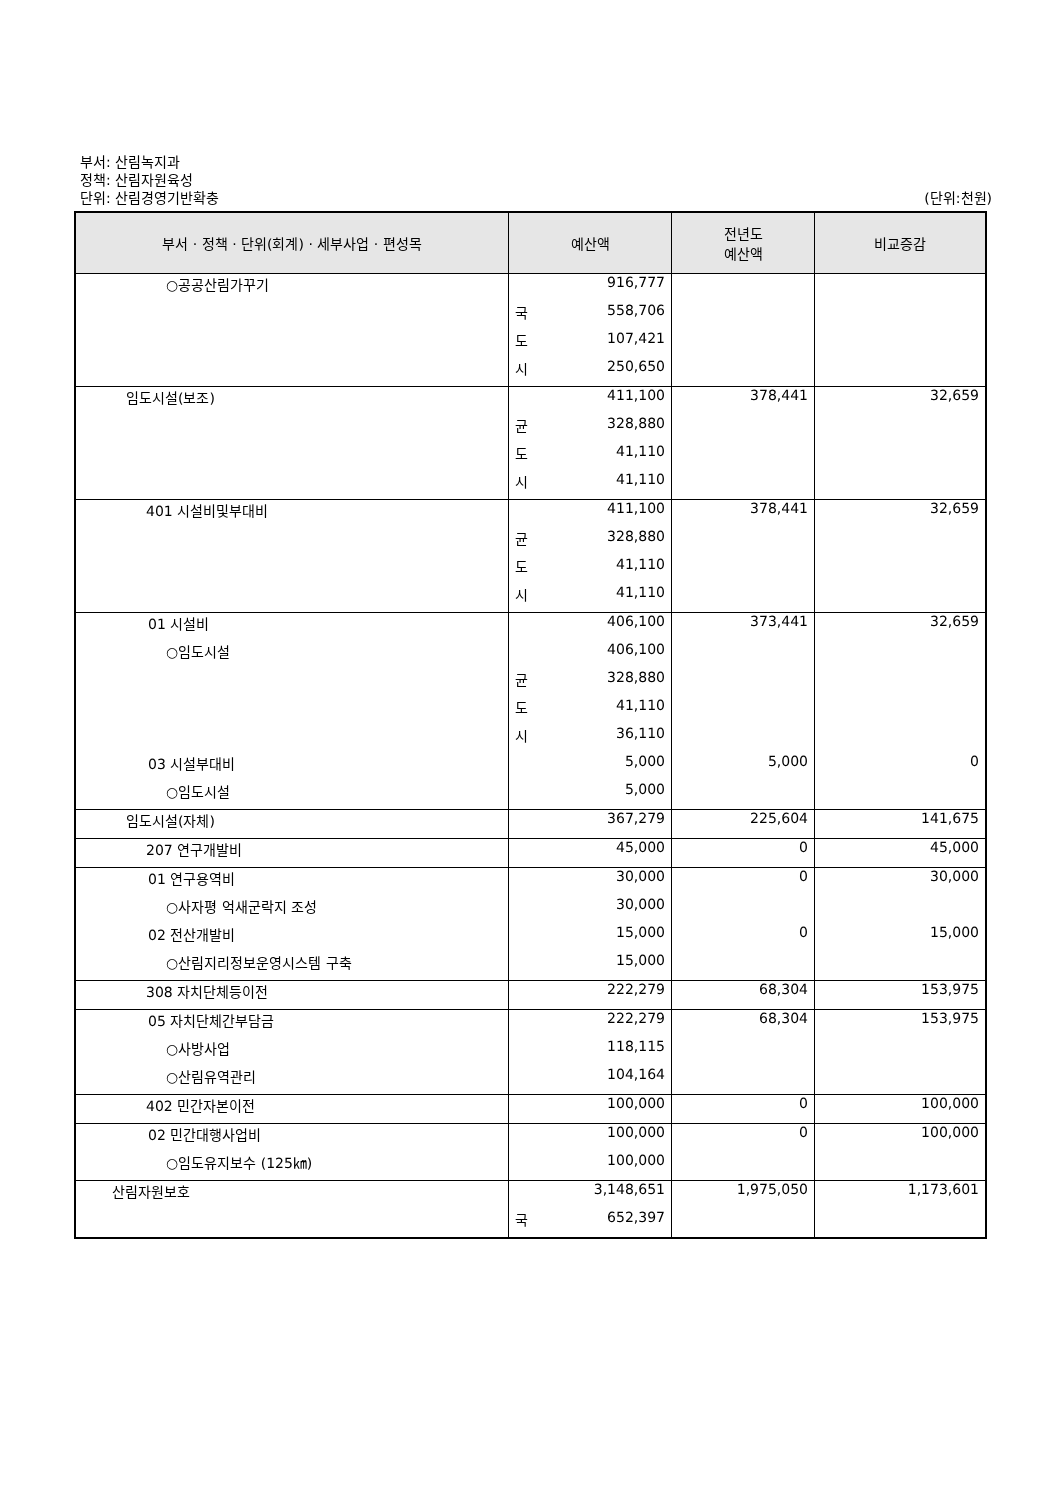부서: 산림녹지과
정책: 산림자원육성
단위: 산림경영기반확충 (단위:천원)
| 부서 · 정책 · 단위(회계) · 세부사업 · 편성목 | 예산액 | 전년도 예산액 | 비교증감 |
| --- | --- | --- | --- |
| ○공공산림가꾸기 | 916,777 | | |
| | 국 558,706 | | |
| | 도 107,421 | | |
| | 시 250,650 | | |
| 임도시설(보조) | 411,100 | 378,441 | 32,659 |
| | 균 328,880 | | |
| | 도 41,110 | | |
| | 시 41,110 | | |
| 401 시설비및부대비 | 411,100 | 378,441 | 32,659 |
| | 균 328,880 | | |
| | 도 41,110 | | |
| | 시 41,110 | | |
| 01 시설비 | 406,100 | 373,441 | 32,659 |
| ○임도시설 | 406,100 | | |
| | 균 328,880 | | |
| | 도 41,110 | | |
| | 시 36,110 | | |
| 03 시설부대비 | 5,000 | 5,000 | 0 |
| ○임도시설 | 5,000 | | |
| 임도시설(자체) | 367,279 | 225,604 | 141,675 |
| 207 연구개발비 | 45,000 | 0 | 45,000 |
| 01 연구용역비 | 30,000 | 0 | 30,000 |
| ○사자평 억새군락지 조성 | 30,000 | | |
| 02 전산개발비 | 15,000 | 0 | 15,000 |
| ○산림지리정보운영시스템 구축 | 15,000 | | |
| 308 자치단체등이전 | 222,279 | 68,304 | 153,975 |
| 05 자치단체간부담금 | 222,279 | 68,304 | 153,975 |
| ○사방사업 | 118,115 | | |
| ○산림유역관리 | 104,164 | | |
| 402 민간자본이전 | 100,000 | 0 | 100,000 |
| 02 민간대행사업비 | 100,000 | 0 | 100,000 |
| ○임도유지보수 (125㎞) | 100,000 | | |
| 산림자원보호 | 3,148,651 | 1,975,050 | 1,173,601 |
| | 국 652,397 | | |